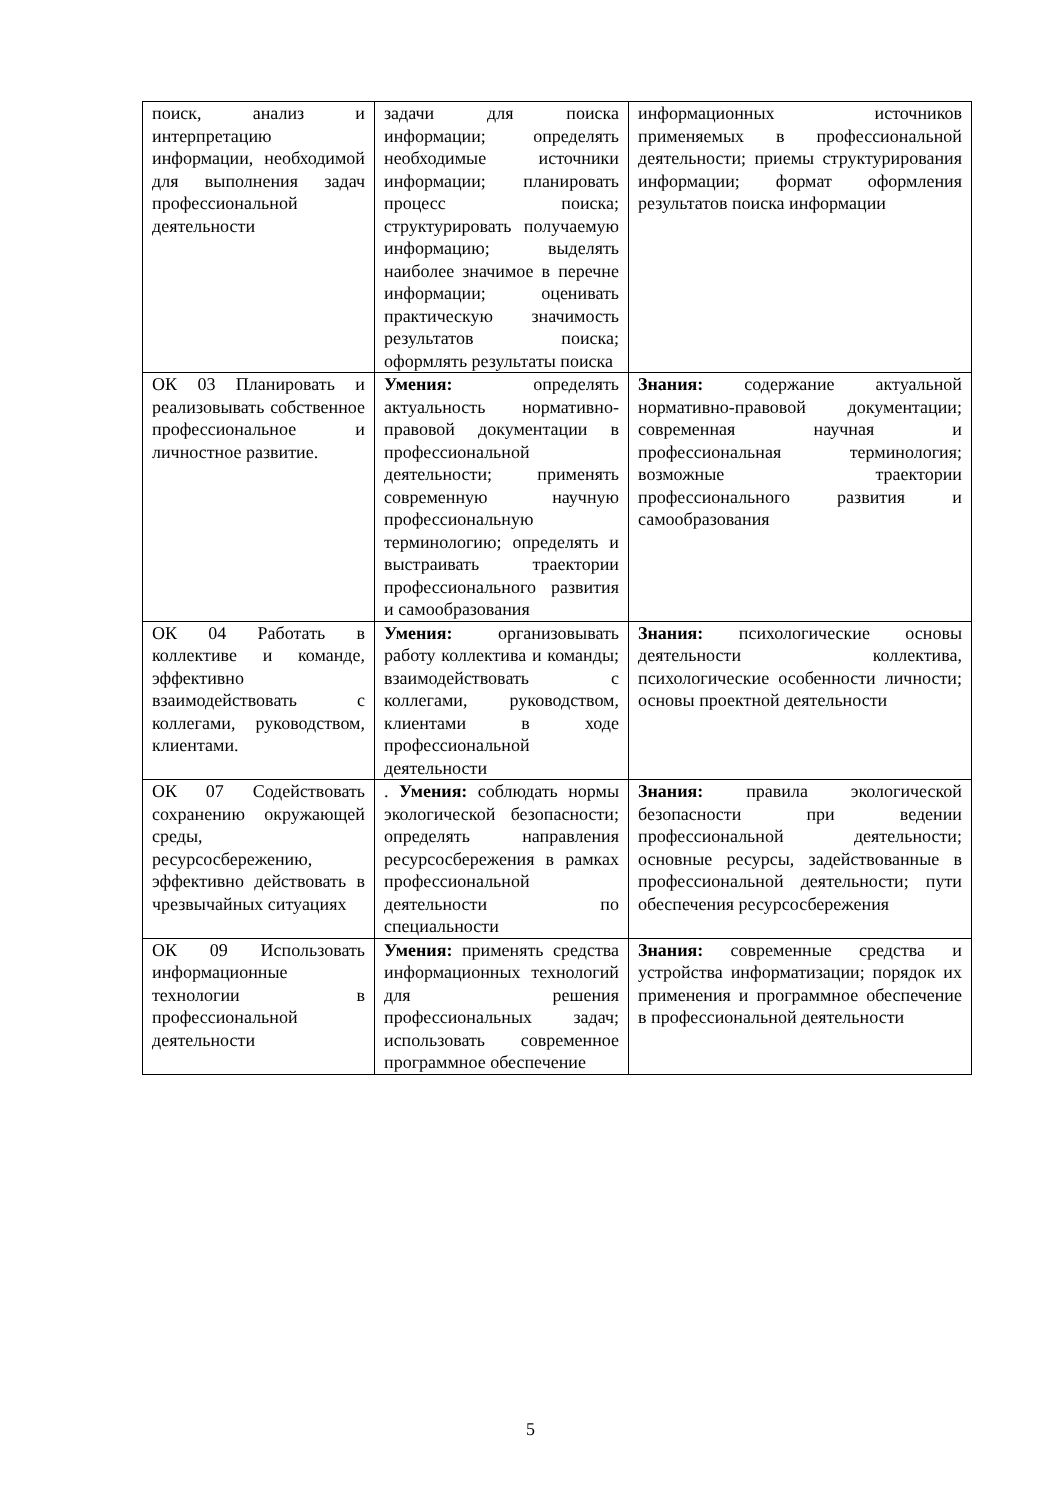| поиск, анализ и интерпретацию информации, необходимой для выполнения задач профессиональной деятельности | задачи для поиска информации; определять необходимые источники информации; планировать процесс поиска; структурировать получаемую информацию; выделять наиболее значимое в перечне информации; оценивать практическую значимость результатов поиска; оформлять результаты поиска | информационных источников применяемых в профессиональной деятельности; приемы структурирования информации; формат оформления результатов поиска информации |
| ОК 03 Планировать и реализовывать собственное профессиональное и личностное развитие. | Умения: определять актуальность нормативно-правовой документации в профессиональной деятельности; применять современную научную профессиональную терминологию; определять и выстраивать траектории профессионального развития и самообразования | Знания: содержание актуальной нормативно-правовой документации; современная научная и профессиональная терминология; возможные траектории профессионального развития и самообразования |
| ОК 04 Работать в коллективе и команде, эффективно взаимодействовать с коллегами, руководством, клиентами. | Умения: организовывать работу коллектива и команды; взаимодействовать с коллегами, руководством, клиентами в ходе профессиональной деятельности | Знания: психологические основы деятельности коллектива, психологические особенности личности; основы проектной деятельности |
| ОК 07 Содействовать сохранению окружающей среды, ресурсосбережению, эффективно действовать в чрезвычайных ситуациях | . Умения: соблюдать нормы экологической безопасности; определять направления ресурсосбережения в рамках профессиональной деятельности по специальности | Знания: правила экологической безопасности при ведении профессиональной деятельности; основные ресурсы, задействованные в профессиональной деятельности; пути обеспечения ресурсосбережения |
| ОК 09 Использовать информационные технологии в профессиональной деятельности | Умения: применять средства информационных технологий для решения профессиональных задач; использовать современное программное обеспечение | Знания: современные средства и устройства информатизации; порядок их применения и программное обеспечение в профессиональной деятельности |
5